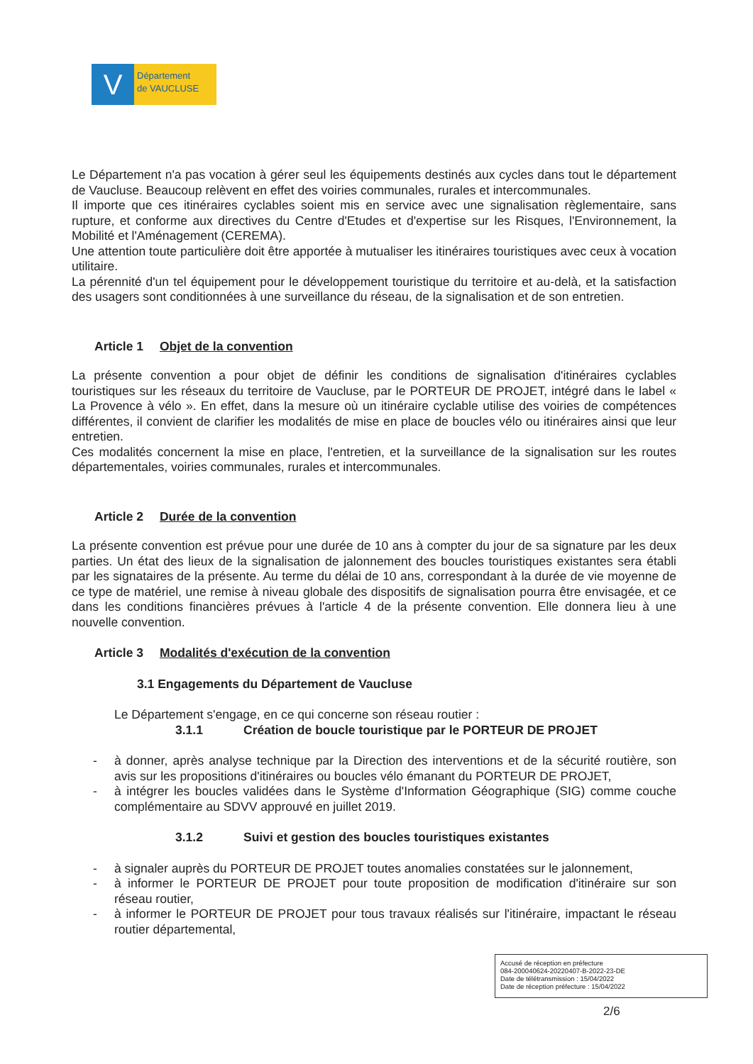V
Département
de VAUCLUSE
Le Département n'a pas vocation à gérer seul les équipements destinés aux cycles dans tout le département de Vaucluse. Beaucoup relèvent en effet des voiries communales, rurales et intercommunales.
Il importe que ces itinéraires cyclables soient mis en service avec une signalisation règlementaire, sans rupture, et conforme aux directives du Centre d'Etudes et d'expertise sur les Risques, l'Environnement, la Mobilité et l'Aménagement (CEREMA).
Une attention toute particulière doit être apportée à mutualiser les itinéraires touristiques avec ceux à vocation utilitaire.
La pérennité d'un tel équipement pour le développement touristique du territoire et au-delà, et la satisfaction des usagers sont conditionnées à une surveillance du réseau, de la signalisation et de son entretien.
Article 1 Objet de la convention
La présente convention a pour objet de définir les conditions de signalisation d'itinéraires cyclables touristiques sur les réseaux du territoire de Vaucluse, par le PORTEUR DE PROJET, intégré dans le label « La Provence à vélo ». En effet, dans la mesure où un itinéraire cyclable utilise des voiries de compétences différentes, il convient de clarifier les modalités de mise en place de boucles vélo ou itinéraires ainsi que leur entretien.
Ces modalités concernent la mise en place, l'entretien, et la surveillance de la signalisation sur les routes départementales, voiries communales, rurales et intercommunales.
Article 2 Durée de la convention
La présente convention est prévue pour une durée de 10 ans à compter du jour de sa signature par les deux parties. Un état des lieux de la signalisation de jalonnement des boucles touristiques existantes sera établi par les signataires de la présente. Au terme du délai de 10 ans, correspondant à la durée de vie moyenne de ce type de matériel, une remise à niveau globale des dispositifs de signalisation pourra être envisagée, et ce dans les conditions financières prévues à l'article 4 de la présente convention. Elle donnera lieu à une nouvelle convention.
Article 3 Modalités d'exécution de la convention
3.1 Engagements du Département de Vaucluse
Le Département s'engage, en ce qui concerne son réseau routier :
3.1.1 Création de boucle touristique par le PORTEUR DE PROJET
- à donner, après analyse technique par la Direction des interventions et de la sécurité routière, son avis sur les propositions d'itinéraires ou boucles vélo émanant du PORTEUR DE PROJET,
- à intégrer les boucles validées dans le Système d'Information Géographique (SIG) comme couche complémentaire au SDVV approuvé en juillet 2019.
3.1.2 Suivi et gestion des boucles touristiques existantes
- à signaler auprès du PORTEUR DE PROJET toutes anomalies constatées sur le jalonnement,
- à informer le PORTEUR DE PROJET pour toute proposition de modification d'itinéraire sur son réseau routier,
- à informer le PORTEUR DE PROJET pour tous travaux réalisés sur l'itinéraire, impactant le réseau routier départemental,
Accusé de réception en préfecture
084-200040624-20220407-B-2022-23-DE
Date de télétransmission : 15/04/2022
Date de réception préfecture : 15/04/2022
2/6